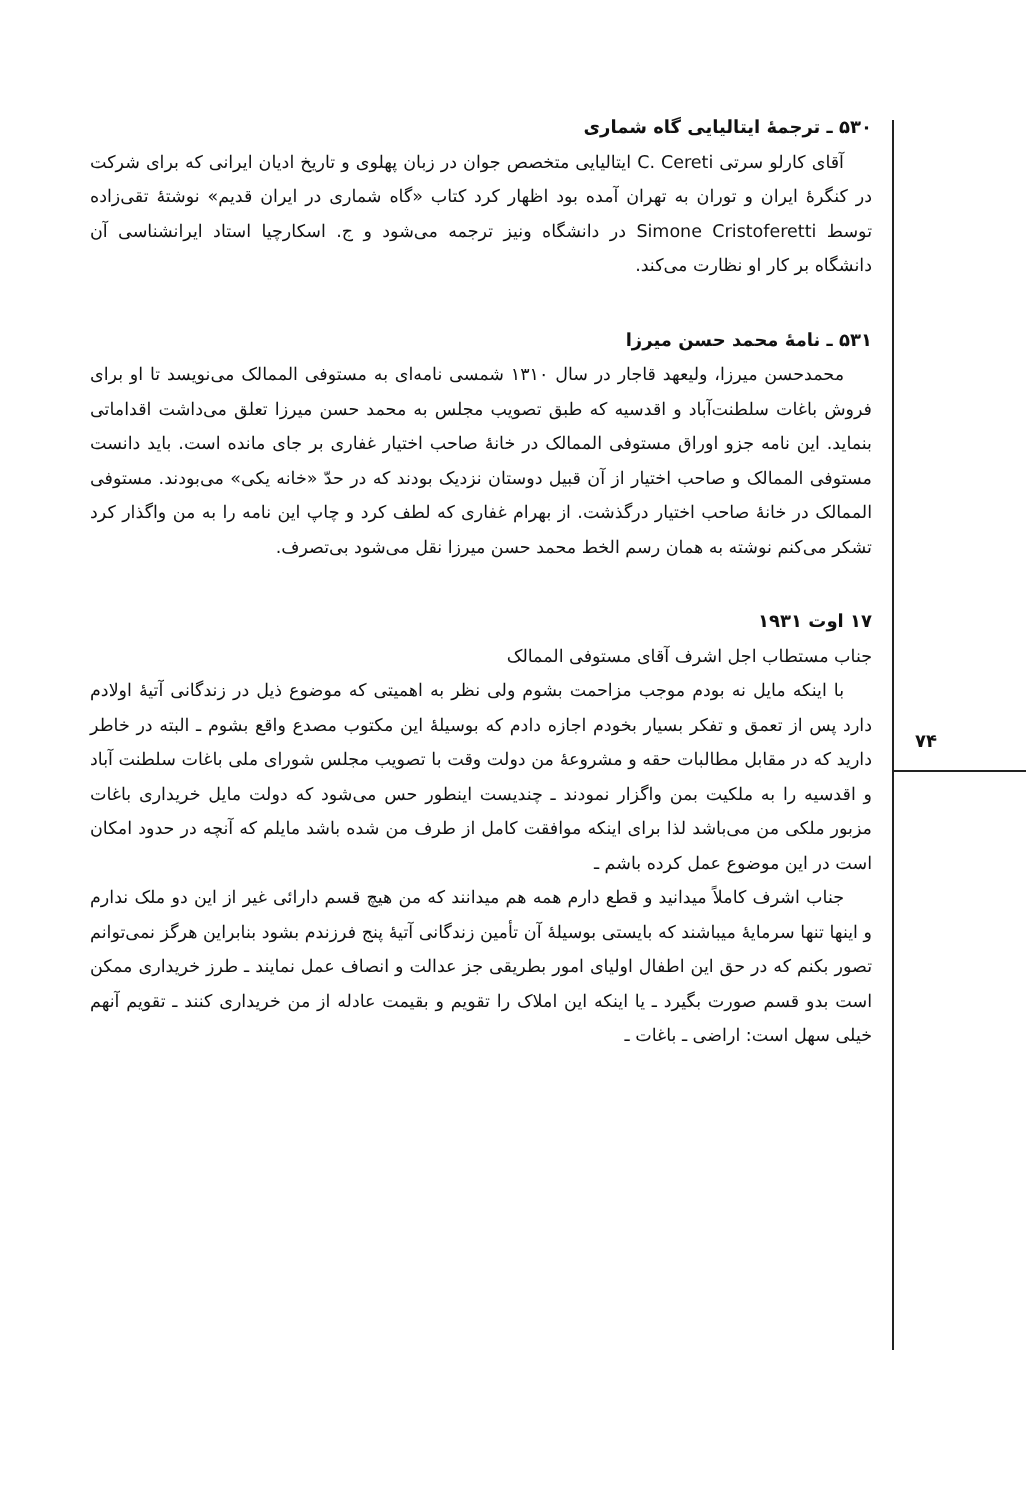۷۴
۵۳۰ ـ ترجمهٔ ایتالیایی گاه شماری
آقای کارلو سرتی C. Cereti ایتالیایی متخصص جوان در زبان پهلوی و تاریخ ادیان ایرانی که برای شرکت در کنگرهٔ ایران و توران به تهران آمده بود اظهار کرد کتاب «گاه شماری در ایران قدیم» نوشتهٔ تقی‌زاده توسط Simone Cristoferetti در دانشگاه ونیز ترجمه می‌شود و ج. اسکارچیا استاد ایرانشناسی آن دانشگاه بر کار او نظارت می‌کند.
۵۳۱ ـ نامهٔ محمد حسن میرزا
محمدحسن میرزا، ولیعهد قاجار در سال ۱۳۱۰ شمسی نامه‌ای به مستوفی الممالک می‌نویسد تا او برای فروش باغات سلطنت‌آباد و اقدسیه که طبق تصویب مجلس به محمد حسن میرزا تعلق می‌داشت اقداماتی بنماید. این نامه جزو اوراق مستوفی الممالک در خانهٔ صاحب اختیار غفاری بر جای مانده است. باید دانست مستوفی الممالک و صاحب اختیار از آن قبیل دوستان نزدیک بودند که در حدّ «خانه یکی» می‌بودند. مستوفی الممالک در خانهٔ صاحب اختیار درگذشت. از بهرام غفاری که لطف کرد و چاپ این نامه را به من واگذار کرد تشکر می‌کنم نوشته به همان رسم الخط محمد حسن میرزا نقل می‌شود بی‌تصرف.
۱۷ اوت ۱۹۳۱
جناب مستطاب اجل اشرف آقای مستوفی الممالک
با اینکه مایل نه بودم موجب مزاحمت بشوم ولی نظر به اهمیتی که موضوع ذیل در زندگانی آتیهٔ اولادم دارد پس از تعمق و تفکر بسیار بخودم اجازه دادم که بوسیلهٔ این مکتوب مصدع واقع بشوم ـ البته در خاطر دارید که در مقابل مطالبات حقه و مشروعهٔ من دولت وقت با تصویب مجلس شورای ملی باغات سلطنت آباد و اقدسیه را به ملکیت بمن واگزار نمودند ـ چندیست اینطور حس می‌شود که دولت مایل خریداری باغات مزبور ملکی من می‌باشد لذا برای اینکه موافقت کامل از طرف من شده باشد مایلم که آنچه در حدود امکان است در این موضوع عمل کرده باشم ـ
جناب اشرف کاملاً میدانید و قطع دارم همه هم میدانند که من هیچ قسم دارائی غیر از این دو ملک ندارم و اینها تنها سرمایهٔ میباشند که بایستی بوسیلهٔ آن تأمین زندگانی آتیهٔ پنج فرزندم بشود بنابراین هرگز نمی‌توانم تصور بکنم که در حق این اطفال اولیای امور بطریقی جز عدالت و انصاف عمل نمایند ـ طرز خریداری ممکن است بدو قسم صورت بگیرد ـ یا اینکه این املاک را تقویم و بقیمت عادله از من خریداری کنند ـ تقویم آنهم خیلی سهل است: اراضی ـ باغات ـ